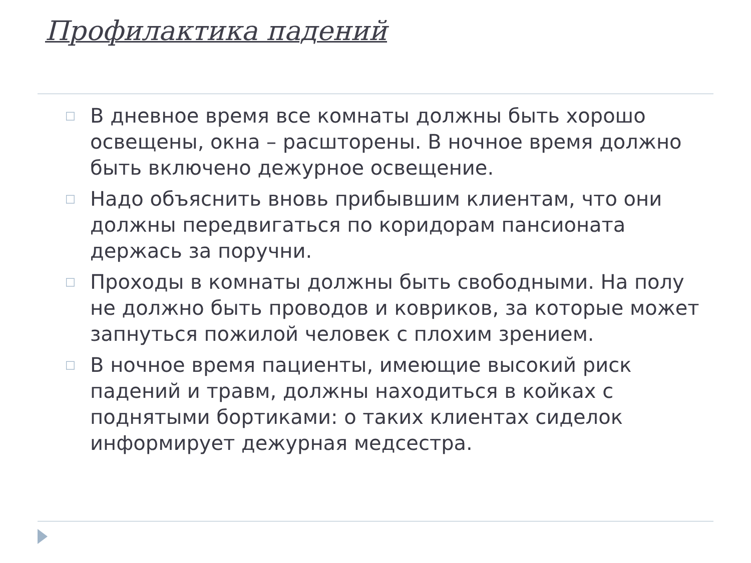Профилактика падений
□ В дневное время все комнаты должны быть хорошо освещены, окна – расшторены. В ночное время должно быть включено дежурное освещение.
□ Надо объяснить вновь прибывшим клиентам, что они должны передвигаться по коридорам пансионата держась за поручни.
□ Проходы в комнаты должны быть свободными. На полу не должно быть проводов и ковриков, за которые может запнуться пожилой человек с плохим зрением.
□ В ночное время пациенты, имеющие высокий риск падений и травм, должны находиться в койках с поднятыми бортиками: о таких клиентах сиделок информирует дежурная медсестра.